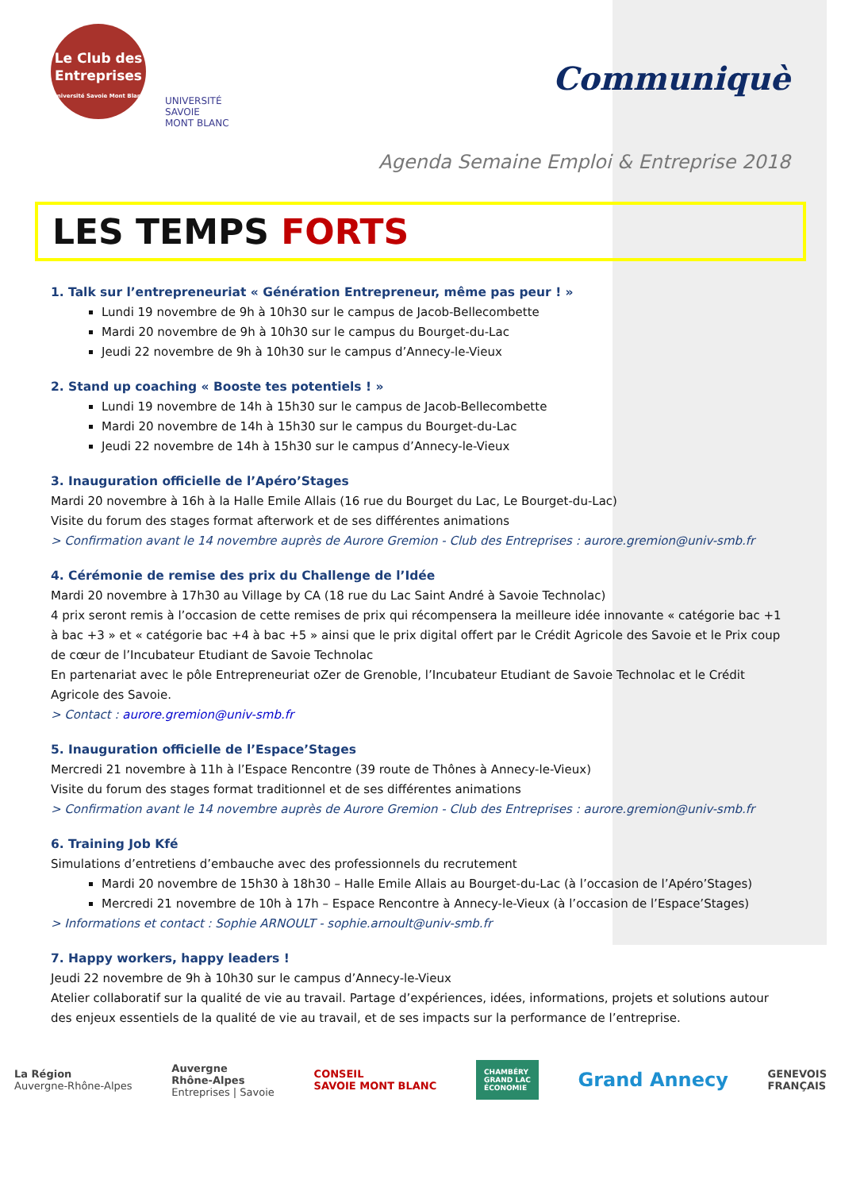Le Club des
Entreprises
Université Savoie Mont Blanc
UNIVERSITÉ
SAVOIE
MONT BLANC
Communiquè
Agenda Semaine Emploi & Entreprise 2018
LES TEMPS FORTS
1. Talk sur l’entrepreneuriat « Génération Entrepreneur, même pas peur ! »
Lundi 19 novembre de 9h à 10h30 sur le campus de Jacob-Bellecombette
Mardi 20 novembre de 9h à 10h30 sur le campus du Bourget-du-Lac
Jeudi 22 novembre de 9h à 10h30 sur le campus d’Annecy-le-Vieux
2. Stand up coaching « Booste tes potentiels ! »
Lundi 19 novembre de 14h à 15h30 sur le campus de Jacob-Bellecombette
Mardi 20 novembre de 14h à 15h30 sur le campus du Bourget-du-Lac
Jeudi 22 novembre de 14h à 15h30 sur le campus d’Annecy-le-Vieux
3. Inauguration officielle de l’Apéro’Stages
Mardi 20 novembre à 16h à la Halle Emile Allais (16 rue du Bourget du Lac, Le Bourget-du-Lac)
Visite du forum des stages format afterwork et de ses différentes animations
> Confirmation avant le 14 novembre auprès de Aurore Gremion - Club des Entreprises : aurore.gremion@univ-smb.fr
4. Cérémonie de remise des prix du Challenge de l’Idée
Mardi 20 novembre à 17h30 au Village by CA (18 rue du Lac Saint André à Savoie Technolac)
4 prix seront remis à l’occasion de cette remises de prix qui récompensera la meilleure idée innovante « catégorie bac +1 à bac +3 » et « catégorie bac +4 à bac +5 » ainsi que le prix digital offert par le Crédit Agricole des Savoie et le Prix coup de cœur de l’Incubateur Etudiant de Savoie Technolac
En partenariat avec le pôle Entrepreneuriat oZer de Grenoble, l’Incubateur Etudiant de Savoie Technolac et le Crédit Agricole des Savoie.
> Contact : aurore.gremion@univ-smb.fr
5. Inauguration officielle de l’Espace’Stages
Mercredi 21 novembre à 11h à l’Espace Rencontre (39 route de Thônes à Annecy-le-Vieux)
Visite du forum des stages format traditionnel et de ses différentes animations
> Confirmation avant le 14 novembre auprès de Aurore Gremion - Club des Entreprises : aurore.gremion@univ-smb.fr
6. Training Job Kfé
Simulations d’entretiens d’embauche avec des professionnels du recrutement
Mardi 20 novembre de 15h30 à 18h30 – Halle Emile Allais au Bourget-du-Lac (à l’occasion de l’Apéro’Stages)
Mercredi 21 novembre de 10h à 17h – Espace Rencontre à Annecy-le-Vieux (à l’occasion de l’Espace’Stages)
> Informations et contact : Sophie ARNOULT - sophie.arnoult@univ-smb.fr
7. Happy workers, happy leaders !
Jeudi 22 novembre de 9h à 10h30 sur le campus d’Annecy-le-Vieux
Atelier collaboratif sur la qualité de vie au travail. Partage d’expériences, idées, informations, projets et solutions autour des enjeux essentiels de la qualité de vie au travail, et de ses impacts sur la performance de l’entreprise.
La Région
Auvergne-Rhône-Alpes
Auvergne
Rhône-Alpes
Entreprises | Savoie
CONSEIL
SAVOIE MONT BLANC
CHAMBÉRY
GRAND LAC
ÉCONOMIE
Grand Annecy
GENEVOIS
FRANÇAIS